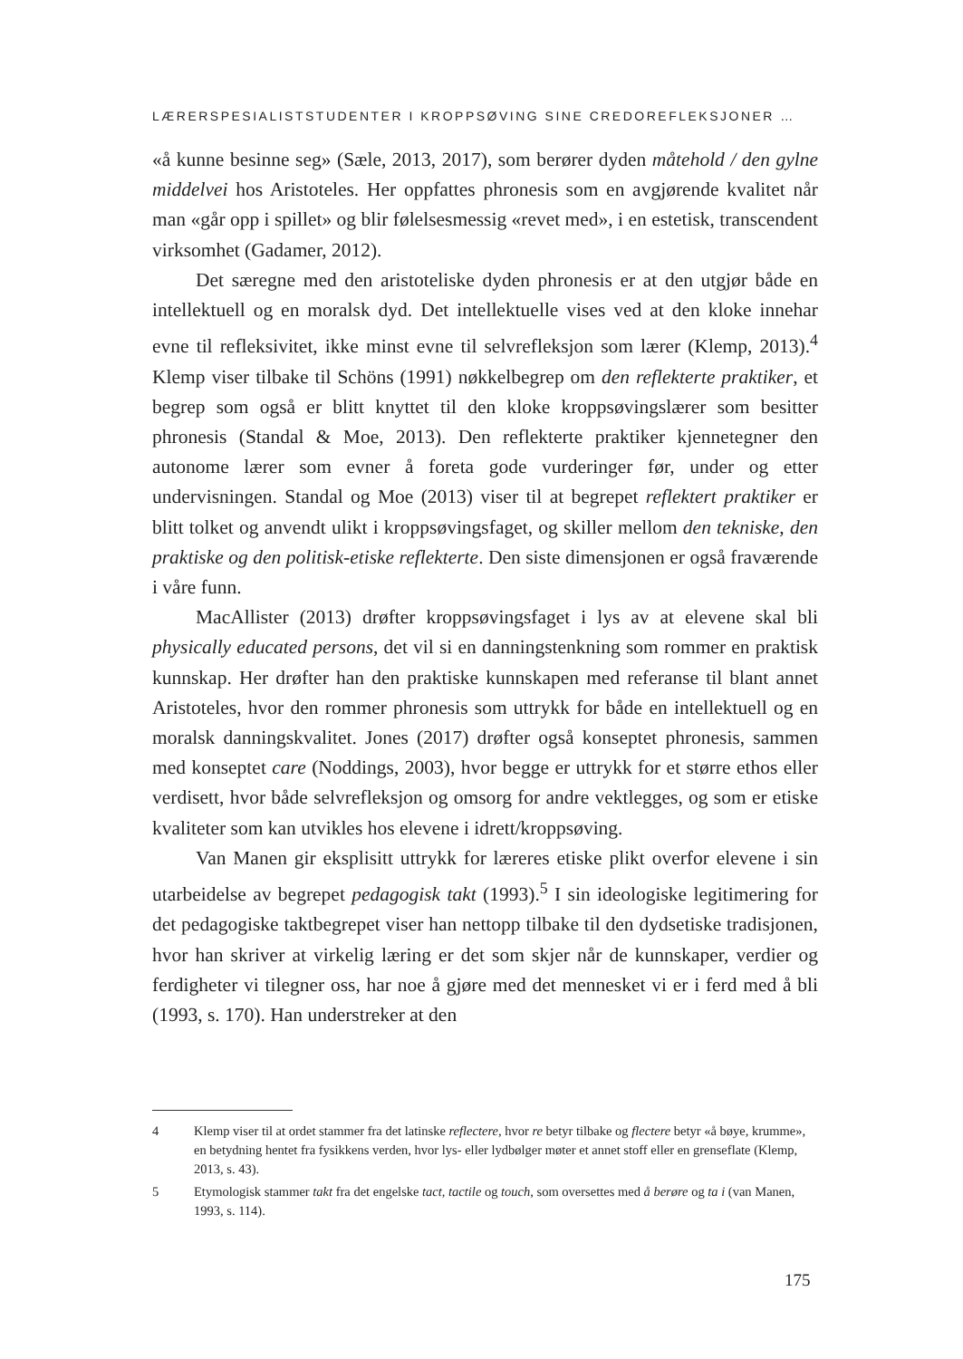LÆRERSPESIALISTSTUDENTER I KROPPSØVING SINE CREDOREFLEKSJONER …
«å kunne besinne seg» (Sæle, 2013, 2017), som berører dyden måtehold / den gylne middelvei hos Aristoteles. Her oppfattes phronesis som en avgjørende kvalitet når man «går opp i spillet» og blir følelsesmessig «revet med», i en estetisk, transcendent virksomhet (Gadamer, 2012).
Det særegne med den aristoteliske dyden phronesis er at den utgjør både en intellektuell og en moralsk dyd. Det intellektuelle vises ved at den kloke innehar evne til refleksivitet, ikke minst evne til selvrefleksjon som lærer (Klemp, 2013).<sup>4</sup> Klemp viser tilbake til Schöns (1991) nøkkelbegrep om den reflekterte praktiker, et begrep som også er blitt knyttet til den kloke kroppsøvingslærer som besitter phronesis (Standal & Moe, 2013). Den reflekterte praktiker kjennetegner den autonome lærer som evner å foreta gode vurderinger før, under og etter undervisningen. Standal og Moe (2013) viser til at begrepet reflektert praktiker er blitt tolket og anvendt ulikt i kroppsøvingsfaget, og skiller mellom den tekniske, den praktiske og den politisk-etiske reflekterte. Den siste dimensjonen er også fraværende i våre funn.
MacAllister (2013) drøfter kroppsøvingsfaget i lys av at elevene skal bli physically educated persons, det vil si en danningstenkning som rommer en praktisk kunnskap. Her drøfter han den praktiske kunnskapen med referanse til blant annet Aristoteles, hvor den rommer phronesis som uttrykk for både en intellektuell og en moralsk danningskvalitet. Jones (2017) drøfter også konseptet phronesis, sammen med konseptet care (Noddings, 2003), hvor begge er uttrykk for et større ethos eller verdisett, hvor både selvrefleksjon og omsorg for andre vektlegges, og som er etiske kvaliteter som kan utvikles hos elevene i idrett/kroppsøving.
Van Manen gir eksplisitt uttrykk for læreres etiske plikt overfor elevene i sin utarbeidelse av begrepet pedagogisk takt (1993).<sup>5</sup> I sin ideologiske legitimering for det pedagogiske taktbegrepet viser han nettopp tilbake til den dydsetiske tradisjonen, hvor han skriver at virkelig læring er det som skjer når de kunnskaper, verdier og ferdigheter vi tilegner oss, har noe å gjøre med det mennesket vi er i ferd med å bli (1993, s. 170). Han understreker at den
4 Klemp viser til at ordet stammer fra det latinske reflectere, hvor re betyr tilbake og flectere betyr «å bøye, krumme», en betydning hentet fra fysikkens verden, hvor lys- eller lydbølger møter et annet stoff eller en grenseflate (Klemp, 2013, s. 43).
5 Etymologisk stammer takt fra det engelske tact, tactile og touch, som oversettes med å berøre og ta i (van Manen, 1993, s. 114).
175